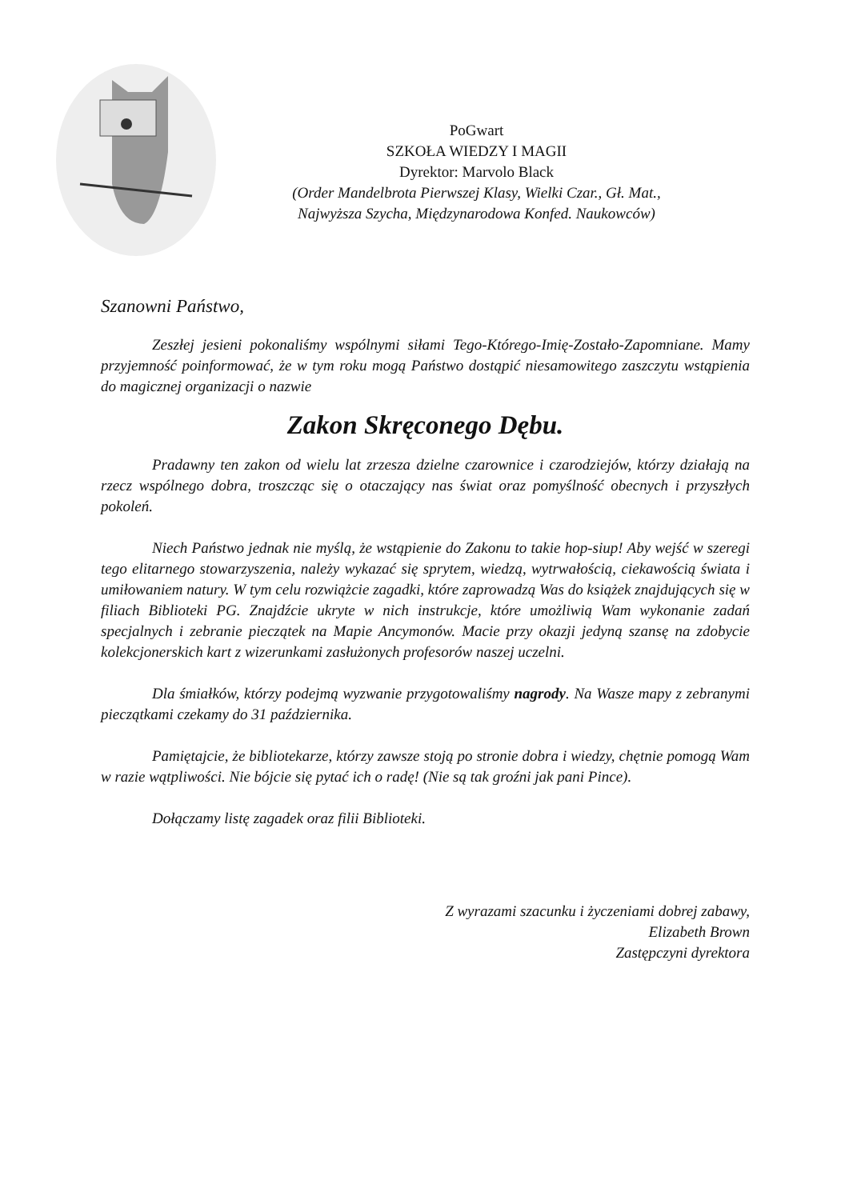PoGwart
SZKOŁA WIEDZY I MAGII
Dyrektor: Marvolo Black
(Order Mandelbrota Pierwszej Klasy, Wielki Czar., Gł. Mat.,
Najwyższa Szycha, Międzynarodowa Konfed. Naukowców)
Szanowni Państwo,
Zeszłej jesieni pokonaliśmy wspólnymi siłami Tego-Którego-Imię-Zostało-Zapomniane. Mamy przyjemność poinformować, że w tym roku mogą Państwo dostąpić niesamowitego zaszczytu wstąpienia do magicznej organizacji o nazwie
Zakon Skręconego Dębu.
Pradawny ten zakon od wielu lat zrzesza dzielne czarownice i czarodziejów, którzy działają na rzecz wspólnego dobra, troszcząc się o otaczający nas świat oraz pomyślność obecnych i przyszłych pokoleń.
Niech Państwo jednak nie myślą, że wstąpienie do Zakonu to takie hop-siup! Aby wejść w szeregi tego elitarnego stowarzyszenia, należy wykazać się sprytem, wiedzą, wytrwałością, ciekawością świata i umiłowaniem natury. W tym celu rozwiążcie zagadki, które zaprowadzą Was do książek znajdujących się w filiach Biblioteki PG. Znajdźcie ukryte w nich instrukcje, które umożliwią Wam wykonanie zadań specjalnych i zebranie pieczątek na Mapie Ancymonów. Macie przy okazji jedyną szansę na zdobycie kolekcjonerskich kart z wizerunkami zasłużonych profesorów naszej uczelni.
Dla śmiałków, którzy podejmą wyzwanie przygotowaliśmy nagrody. Na Wasze mapy z zebranymi pieczątkami czekamy do 31 października.
Pamiętajcie, że bibliotekarze, którzy zawsze stoją po stronie dobra i wiedzy, chętnie pomogą Wam w razie wątpliwości. Nie bójcie się pytać ich o radę! (Nie są tak groźni jak pani Pince).
Dołączamy listę zagadek oraz filii Biblioteki.
Z wyrazami szacunku i życzeniami dobrej zabawy,
Elizabeth Brown
Zastępczyni dyrektora